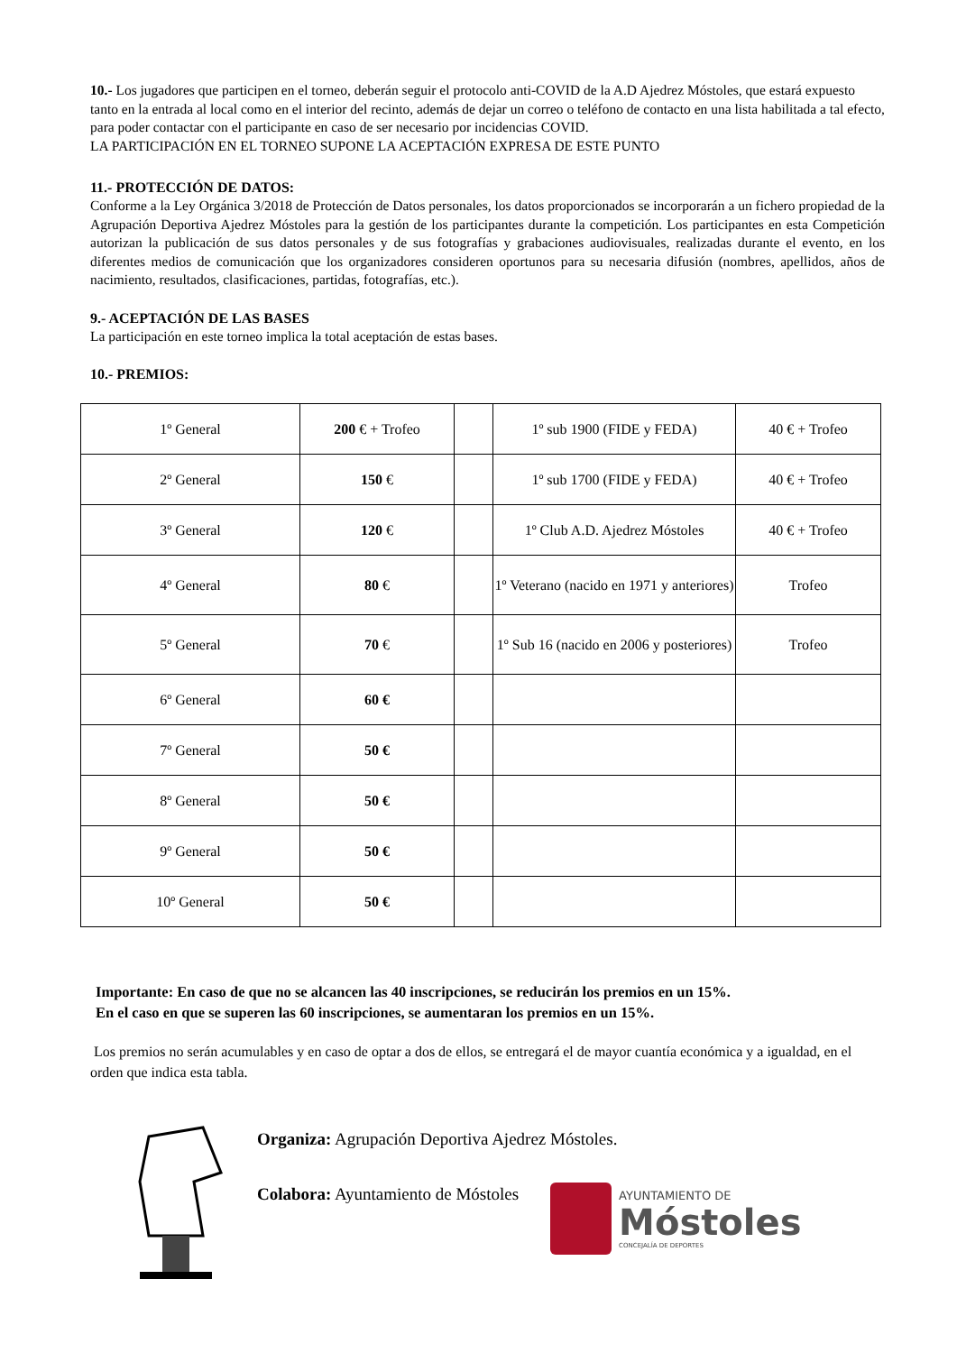10.- Los jugadores que participen en el torneo, deberán seguir el protocolo anti-COVID de la A.D Ajedrez Móstoles, que estará expuesto tanto en la entrada al local como en el interior del recinto, además de dejar un correo o teléfono de contacto en una lista habilitada a tal efecto, para poder contactar con el participante en caso de ser necesario por incidencias COVID.
LA PARTICIPACIÓN EN EL TORNEO SUPONE LA ACEPTACIÓN EXPRESA DE ESTE PUNTO
11.- PROTECCIÓN DE DATOS:
Conforme a la Ley Orgánica 3/2018 de Protección de Datos personales, los datos proporcionados se incorporarán a un fichero propiedad de la Agrupación Deportiva Ajedrez Móstoles para la gestión de los participantes durante la competición. Los participantes en esta Competición autorizan la publicación de sus datos personales y de sus fotografías y grabaciones audiovisuales, realizadas durante el evento, en los diferentes medios de comunicación que los organizadores consideren oportunos para su necesaria difusión (nombres, apellidos, años de nacimiento, resultados, clasificaciones, partidas, fotografías, etc.).
9.- ACEPTACIÓN DE LAS BASES
La participación en este torneo implica la total aceptación de estas bases.
10.- PREMIOS:
| 1º General | 200 € + Trofeo | | 1º sub 1900 (FIDE y FEDA) | 40 € + Trofeo |
| 2º General | 150 € | | 1º sub 1700 (FIDE y FEDA) | 40 € + Trofeo |
| 3º General | 120 € | | 1º Club A.D. Ajedrez Móstoles | 40 € + Trofeo |
| 4º General | 80 € | | 1º Veterano (nacido en 1971 y anteriores) | Trofeo |
| 5º General | 70 € | | 1º Sub 16 (nacido en 2006 y posteriores) | Trofeo |
| 6º General | 60 € | | | |
| 7º General | 50 € | | | |
| 8º General | 50 € | | | |
| 9º General | 50 € | | | |
| 10º General | 50 € | | | |
Importante: En caso de que no se alcancen las 40 inscripciones, se reducirán los premios en un 15%.
En el caso en que se superen las 60 inscripciones, se aumentaran los premios en un 15%.
Los premios no serán acumulables y en caso de optar a dos de ellos, se entregará el de mayor cuantía económica y a igualdad, en el orden que indica esta tabla.
Organiza: Agrupación Deportiva Ajedrez Móstoles.
Colabora: Ayuntamiento de Móstoles
AYUNTAMIENTO DE
Móstoles
CONCEJALÍA DE DEPORTES